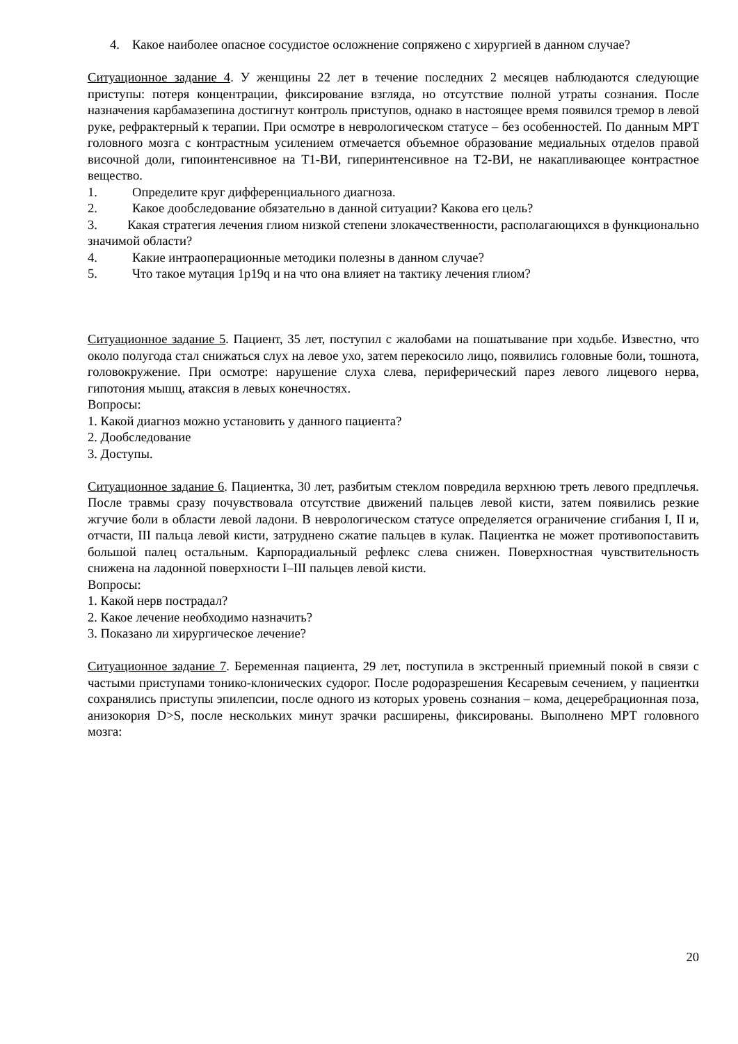4. Какое наиболее опасное сосудистое осложнение сопряжено с хирургией в данном случае?
Ситуационное задание 4. У женщины 22 лет в течение последних 2 месяцев наблюдаются следующие приступы: потеря концентрации, фиксирование взгляда, но отсутствие полной утраты сознания. После назначения карбамазепина достигнут контроль приступов, однако в настоящее время появился тремор в левой руке, рефрактерный к терапии. При осмотре в неврологическом статусе – без особенностей. По данным МРТ головного мозга с контрастным усилением отмечается объемное образование медиальных отделов правой височной доли, гипоинтенсивное на Т1-ВИ, гиперинтенсивное на Т2-ВИ, не накапливающее контрастное вещество.
1. Определите круг дифференциального диагноза.
2. Какое дообследование обязательно в данной ситуации? Какова его цель?
3. Какая стратегия лечения глиом низкой степени злокачественности, располагающихся в функционально значимой области?
4. Какие интраоперационные методики полезны в данном случае?
5. Что такое мутация 1p19q и на что она влияет на тактику лечения глиом?
Ситуационное задание 5. Пациент, 35 лет, поступил с жалобами на пошатывание при ходьбе. Известно, что около полугода стал снижаться слух на левое ухо, затем перекосило лицо, появились головные боли, тошнота, головокружение. При осмотре: нарушение слуха слева, периферический парез левого лицевого нерва, гипотония мышц, атаксия в левых конечностях.
Вопросы:
1. Какой диагноз можно установить у данного пациента?
2. Дообследование
3. Доступы.
Ситуационное задание 6. Пациентка, 30 лет, разбитым стеклом повредила верхнюю треть левого предплечья. После травмы сразу почувствовала отсутствие движений пальцев левой кисти, затем появились резкие жгучие боли в области левой ладони. В неврологическом статусе определяется ограничение сгибания I, II и, отчасти, III пальца левой кисти, затруднено сжатие пальцев в кулак. Пациентка не может противопоставить большой палец остальным. Карпорадиальный рефлекс слева снижен. Поверхностная чувствительность снижена на ладонной поверхности I–III пальцев левой кисти.
Вопросы:
1. Какой нерв пострадал?
2. Какое лечение необходимо назначить?
3. Показано ли хирургическое лечение?
Ситуационное задание 7. Беременная пациента, 29 лет, поступила в экстренный приемный покой в связи с частыми приступами тонико-клонических судорог. После родоразрешения Кесаревым сечением, у пациентки сохранялись приступы эпилепсии, после одного из которых уровень сознания – кома, децеребрационная поза, анизокория D>S, после нескольких минут зрачки расширены, фиксированы. Выполнено МРТ головного мозга:
20